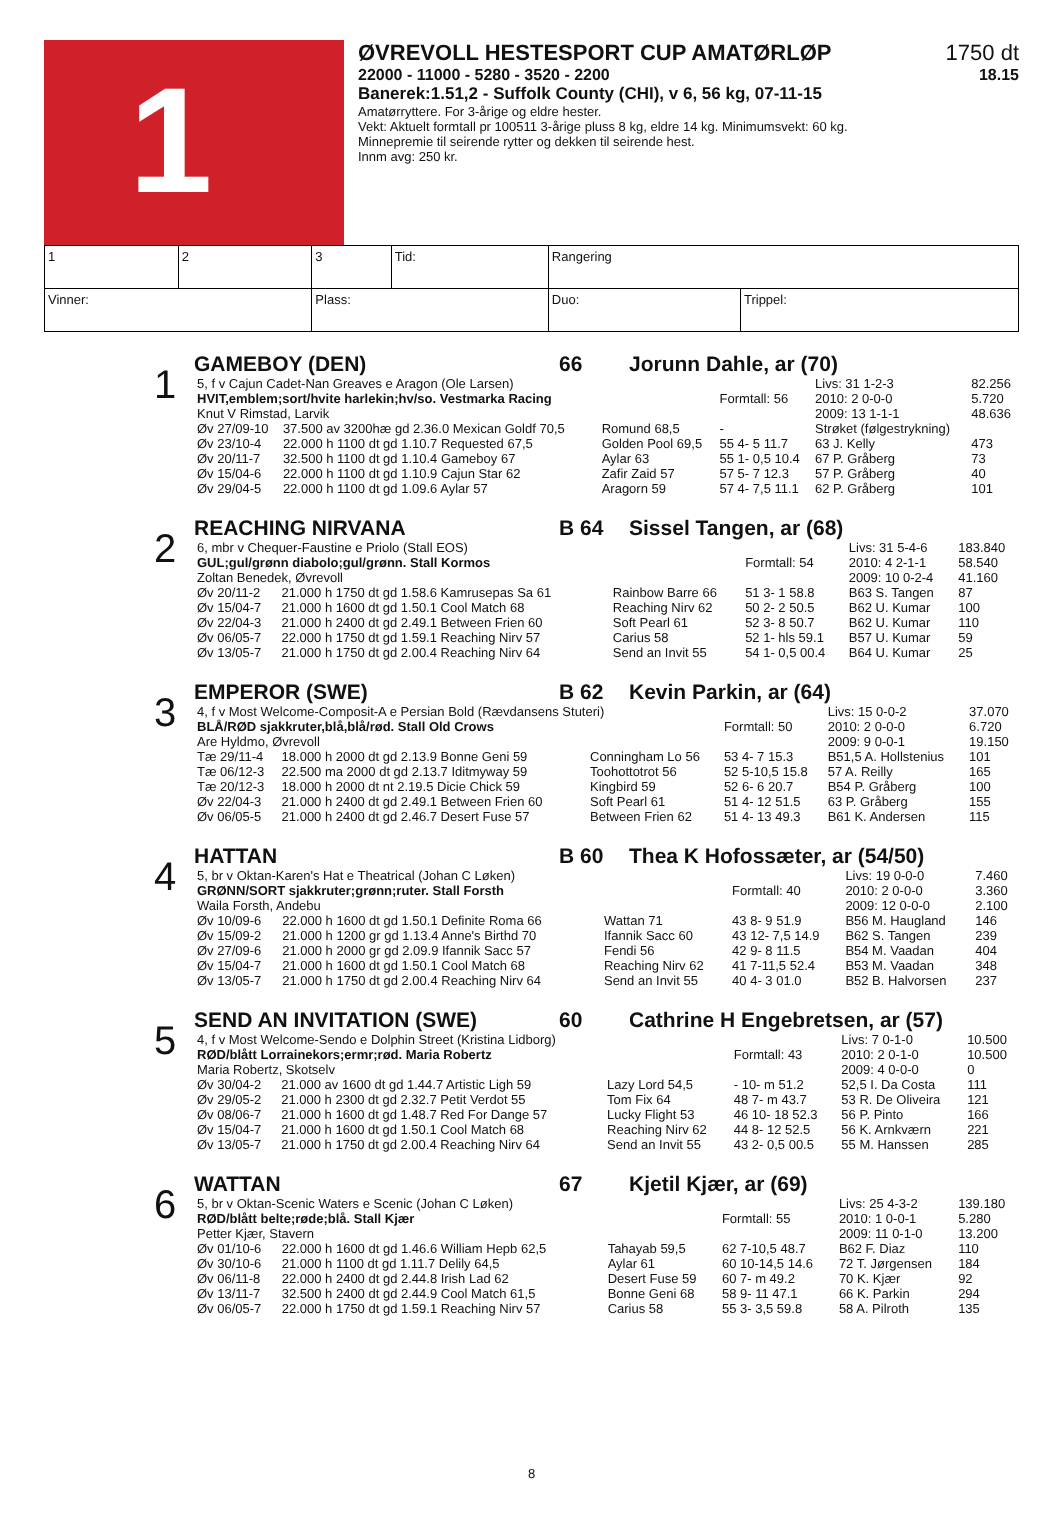1
ØVREVOLL HESTESPORT CUP AMATØRLØP 1750 dt
22000 - 11000 - 5280 - 3520 - 2200 18.15
Banerek:1.51,2 - Suffolk County (CHI), v 6, 56 kg, 07-11-15
Amatørryttere. For 3-årige og eldre hester.
Vekt: Aktuelt formtall pr 100511 3-årige pluss 8 kg, eldre 14 kg. Minimumsvekt: 60 kg.
Minnepremie til seirende rytter og dekken til seirende hest.
Innm avg: 250 kr.
| 1 | 2 | 3 | Tid: | Rangering | |
| Vinner: | | Plass: | | Duo: | Trippel: |
1
GAMEBOY (DEN) 66 Jorunn Dahle, ar (70)
| 5, f v Cajun Cadet-Nan Greaves e Aragon (Ole Larsen) HVIT,emblem;sort/hvite harlekin;hv/so. Vestmarka Racing Knut V Rimstad, Larvik | | | Formtall: 56 | Livs: 31 1-2-3 2010: 2 0-0-0 2009: 13 1-1-1 | 82.256 5.720 48.636 |
| Øv 27/09-10 | 37.500 av 3200hæ gd 2.36.0 Mexican Goldf 70,5 | Romund 68,5 | - | Strøket (følgestrykning) | |
| Øv 23/10-4 | 22.000 h 1100 dt gd 1.10.7 Requested 67,5 | Golden Pool 69,5 | 55 4- 5 11.7 | 63 J. Kelly | 473 |
| Øv 20/11-7 | 32.500 h 1100 dt gd 1.10.4 Gameboy 67 | Aylar 63 | 55 1- 0,5 10.4 | 67 P. Gråberg | 73 |
| Øv 15/04-6 | 22.000 h 1100 dt gd 1.10.9 Cajun Star 62 | Zafir Zaid 57 | 57 5- 7 12.3 | 57 P. Gråberg | 40 |
| Øv 29/04-5 | 22.000 h 1100 dt gd 1.09.6 Aylar 57 | Aragorn 59 | 57 4- 7,5 11.1 | 62 P. Gråberg | 101 |
2
REACHING NIRVANA B 64 Sissel Tangen, ar (68)
| 6, mbr v Chequer-Faustine e Priolo (Stall EOS) GUL;gul/grønn diabolo;gul/grønn. Stall Kormos Zoltan Benedek, Øvrevoll | | | Formtall: 54 | Livs: 31 5-4-6 2010: 4 2-1-1 2009: 10 0-2-4 | 183.840 58.540 41.160 |
| Øv 20/11-2 | 21.000 h 1750 dt gd 1.58.6 Kamrusepas Sa 61 | Rainbow Barre 66 | 51 3- 1 58.8 | B63 S. Tangen | 87 |
| Øv 15/04-7 | 21.000 h 1600 dt gd 1.50.1 Cool Match 68 | Reaching Nirv 62 | 50 2- 2 50.5 | B62 U. Kumar | 100 |
| Øv 22/04-3 | 21.000 h 2400 dt gd 2.49.1 Between Frien 60 | Soft Pearl 61 | 52 3- 8 50.7 | B62 U. Kumar | 110 |
| Øv 06/05-7 | 22.000 h 1750 dt gd 1.59.1 Reaching Nirv 57 | Carius 58 | 52 1- hls 59.1 | B57 U. Kumar | 59 |
| Øv 13/05-7 | 21.000 h 1750 dt gd 2.00.4 Reaching Nirv 64 | Send an Invit 55 | 54 1- 0,5 00.4 | B64 U. Kumar | 25 |
3
EMPEROR (SWE) B 62 Kevin Parkin, ar (64)
| 4, f v Most Welcome-Composit-A e Persian Bold (Rævdansens Stuteri) BLÅ/RØD sjakkruter,blå,blå/rød. Stall Old Crows Are Hyldmo, Øvrevoll | | | Formtall: 50 | Livs: 15 0-0-2 2010: 2 0-0-0 2009: 9 0-0-1 | 37.070 6.720 19.150 |
| Tæ 29/11-4 | 18.000 h 2000 dt gd 2.13.9 Bonne Geni 59 | Conningham Lo 56 | 53 4- 7 15.3 | B51,5 A. Hollstenius | 101 |
| Tæ 06/12-3 | 22.500 ma 2000 dt gd 2.13.7 Iditmyway 59 | Toohottotrot 56 | 52 5-10,5 15.8 | 57 A. Reilly | 165 |
| Tæ 20/12-3 | 18.000 h 2000 dt nt 2.19.5 Dicie Chick 59 | Kingbird 59 | 52 6- 6 20.7 | B54 P. Gråberg | 100 |
| Øv 22/04-3 | 21.000 h 2400 dt gd 2.49.1 Between Frien 60 | Soft Pearl 61 | 51 4- 12 51.5 | 63 P. Gråberg | 155 |
| Øv 06/05-5 | 21.000 h 2400 dt gd 2.46.7 Desert Fuse 57 | Between Frien 62 | 51 4- 13 49.3 | B61 K. Andersen | 115 |
4
HATTAN B 60 Thea K Hofossæter, ar (54/50)
| 5, br v Oktan-Karen's Hat e Theatrical (Johan C Løken) GRØNN/SORT sjakkruter;grønn;ruter. Stall Forsth Waila Forsth, Andebu | | | Formtall: 40 | Livs: 19 0-0-0 2010: 2 0-0-0 2009: 12 0-0-0 | 7.460 3.360 2.100 |
| Øv 10/09-6 | 22.000 h 1600 dt gd 1.50.1 Definite Roma 66 | Wattan 71 | 43 8- 9 51.9 | B56 M. Haugland | 146 |
| Øv 15/09-2 | 21.000 h 1200 gr gd 1.13.4 Anne's Birthd 70 | Ifannik Sacc 60 | 43 12- 7,5 14.9 | B62 S. Tangen | 239 |
| Øv 27/09-6 | 21.000 h 2000 gr gd 2.09.9 Ifannik Sacc 57 | Fendi 56 | 42 9- 8 11.5 | B54 M. Vaadan | 404 |
| Øv 15/04-7 | 21.000 h 1600 dt gd 1.50.1 Cool Match 68 | Reaching Nirv 62 | 41 7-11,5 52.4 | B53 M. Vaadan | 348 |
| Øv 13/05-7 | 21.000 h 1750 dt gd 2.00.4 Reaching Nirv 64 | Send an Invit 55 | 40 4- 3 01.0 | B52 B. Halvorsen | 237 |
5
SEND AN INVITATION (SWE) 60 Cathrine H Engebretsen, ar (57)
| 4, f v Most Welcome-Sendo e Dolphin Street (Kristina Lidborg) RØD/blått Lorrainekors;ermr;rød. Maria Robertz Maria Robertz, Skotselv | | | Formtall: 43 | Livs: 7 0-1-0 2010: 2 0-1-0 2009: 4 0-0-0 | 10.500 10.500 0 |
| Øv 30/04-2 | 21.000 av 1600 dt gd 1.44.7 Artistic Ligh 59 | Lazy Lord 54,5 | - 10- m 51.2 | 52,5 I. Da Costa | 111 |
| Øv 29/05-2 | 21.000 h 2300 dt gd 2.32.7 Petit Verdot 55 | Tom Fix 64 | 48 7- m 43.7 | 53 R. De Oliveira | 121 |
| Øv 08/06-7 | 21.000 h 1600 dt gd 1.48.7 Red For Dange 57 | Lucky Flight 53 | 46 10- 18 52.3 | 56 P. Pinto | 166 |
| Øv 15/04-7 | 21.000 h 1600 dt gd 1.50.1 Cool Match 68 | Reaching Nirv 62 | 44 8- 12 52.5 | 56 K. Arnkværn | 221 |
| Øv 13/05-7 | 21.000 h 1750 dt gd 2.00.4 Reaching Nirv 64 | Send an Invit 55 | 43 2- 0,5 00.5 | 55 M. Hanssen | 285 |
6
WATTAN 67 Kjetil Kjær, ar (69)
| 5, br v Oktan-Scenic Waters e Scenic (Johan C Løken) RØD/blått belte;røde;blå. Stall Kjær Petter Kjær, Stavern | | | Formtall: 55 | Livs: 25 4-3-2 2010: 1 0-0-1 2009: 11 0-1-0 | 139.180 5.280 13.200 |
| Øv 01/10-6 | 22.000 h 1600 dt gd 1.46.6 William Hepb 62,5 | Tahayab 59,5 | 62 7-10,5 48.7 | B62 F. Diaz | 110 |
| Øv 30/10-6 | 21.000 h 1100 dt gd 1.11.7 Delily 64,5 | Aylar 61 | 60 10-14,5 14.6 | 72 T. Jørgensen | 184 |
| Øv 06/11-8 | 22.000 h 2400 dt gd 2.44.8 Irish Lad 62 | Desert Fuse 59 | 60 7- m 49.2 | 70 K. Kjær | 92 |
| Øv 13/11-7 | 32.500 h 2400 dt gd 2.44.9 Cool Match 61,5 | Bonne Geni 68 | 58 9- 11 47.1 | 66 K. Parkin | 294 |
| Øv 06/05-7 | 22.000 h 1750 dt gd 1.59.1 Reaching Nirv 57 | Carius 58 | 55 3- 3,5 59.8 | 58 A. Pilroth | 135 |
8